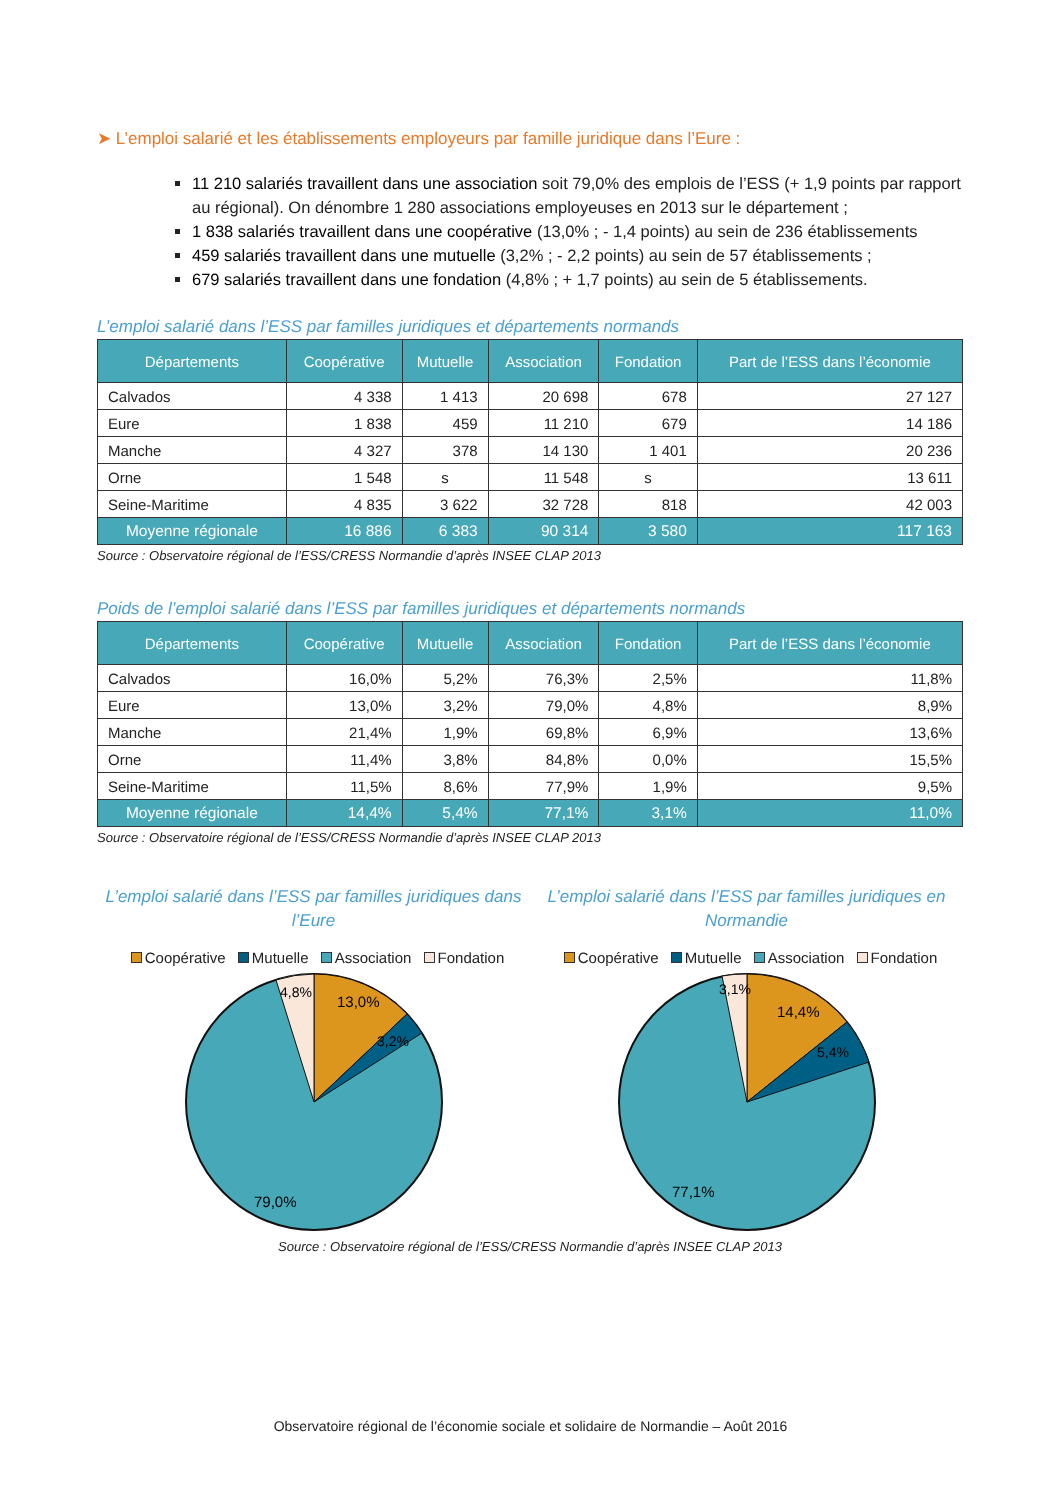➤ L’emploi salarié et les établissements employeurs par famille juridique dans l’Eure :
11 210 salariés travaillent dans une association soit 79,0% des emplois de l’ESS (+ 1,9 points par rapport au régional). On dénombre 1 280 associations employeuses en 2013 sur le département ;
1 838 salariés travaillent dans une coopérative (13,0% ; - 1,4 points) au sein de 236 établissements
459 salariés travaillent dans une mutuelle (3,2% ; - 2,2 points) au sein de 57 établissements ;
679 salariés travaillent dans une fondation (4,8% ; + 1,7 points) au sein de 5 établissements.
L’emploi salarié dans l’ESS par familles juridiques et départements normands
| Départements | Coopérative | Mutuelle | Association | Fondation | Part de l’ESS dans l’économie |
| --- | --- | --- | --- | --- | --- |
| Calvados | 4 338 | 1 413 | 20 698 | 678 | 27 127 |
| Eure | 1 838 | 459 | 11 210 | 679 | 14 186 |
| Manche | 4 327 | 378 | 14 130 | 1 401 | 20 236 |
| Orne | 1 548 | s | 11 548 | s | 13 611 |
| Seine-Maritime | 4 835 | 3 622 | 32 728 | 818 | 42 003 |
| Moyenne régionale | 16 886 | 6 383 | 90 314 | 3 580 | 117 163 |
Source : Observatoire régional de l’ESS/CRESS Normandie d’après INSEE CLAP 2013
Poids de l’emploi salarié dans l’ESS par familles juridiques et départements normands
| Départements | Coopérative | Mutuelle | Association | Fondation | Part de l’ESS dans l’économie |
| --- | --- | --- | --- | --- | --- |
| Calvados | 16,0% | 5,2% | 76,3% | 2,5% | 11,8% |
| Eure | 13,0% | 3,2% | 79,0% | 4,8% | 8,9% |
| Manche | 21,4% | 1,9% | 69,8% | 6,9% | 13,6% |
| Orne | 11,4% | 3,8% | 84,8% | 0,0% | 15,5% |
| Seine-Maritime | 11,5% | 8,6% | 77,9% | 1,9% | 9,5% |
| Moyenne régionale | 14,4% | 5,4% | 77,1% | 3,1% | 11,0% |
Source : Observatoire régional de l’ESS/CRESS Normandie d’après INSEE CLAP 2013
L’emploi salarié dans l’ESS par familles juridiques dans l’Eure
Coopérative Mutuelle Association Fondation
13,0%
3,2%
4,8%
79,0%
L’emploi salarié dans l’ESS par familles juridiques en Normandie
Coopérative Mutuelle Association Fondation
14,4%
5,4%
3,1%
77,1%
Source : Observatoire régional de l’ESS/CRESS Normandie d’après INSEE CLAP 2013
Observatoire régional de l’économie sociale et solidaire de Normandie – Août 2016